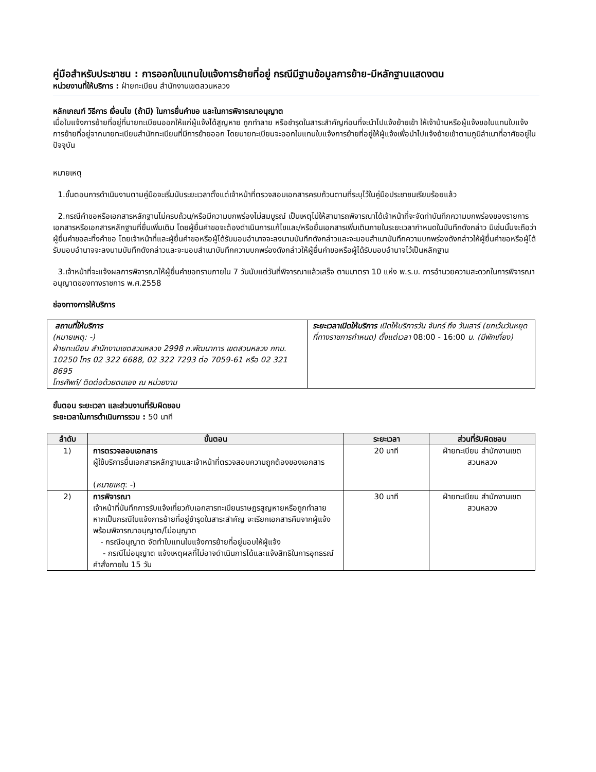คู่มือสำหรับประชาชน : การออกใบแทนใบแจ้งการย้ายที่อยู่ กรณีมีฐานข้อมูลการย้าย-มีหลักฐานแสดงตน
หน่วยงานที่ให้บริการ : ฝ่ายทะเบียน สำนักงานเขตสวนหลวง
หลักเกณฑ์ วิธีการ เงื่อนไข (ถ้ามี) ในการยื่นคำขอ และในการพิจารณาอนุญาต
เมื่อใบแจ้งการย้ายที่อยู่ที่นายทะเบียนออกให้แก่ผู้แจ้งได้สูญหาย ถูกทำลาย หรือชำรุดในสาระสำคัญก่อนที่จะนำไปแจ้งย้ายเข้า ให้เจ้าบ้านหรือผู้แจ้งขอใบแทนใบแจ้งการย้ายที่อยู่จากนายทะเบียนสำนักทะเบียนที่มีการย้ายออก โดยนายทะเบียนจะออกใบแทนใบแจ้งการย้ายที่อยู่ให้ผู้แจ้งเพื่อนำไปแจ้งย้ายเข้าตามภูมิลำเนาที่อาศัยอยู่ในปัจจุบัน
หมายเหตุ
1.ขั้นตอนการดำเนินงานตามคู่มือจะเริ่มนับระยะเวลาตั้งแต่เจ้าหน้าที่ตรวจสอบเอกสารครบถ้วนตามที่ระบุไว้ในคู่มือประชาชนเรียบร้อยแล้ว
2.กรณีคำขอหรือเอกสารหลักฐานไม่ครบถ้วน/หรือมีความบกพร่องไม่สมบูรณ์ เป็นเหตุไม่ให้สามารถพิจารณาได้เจ้าหน้าที่จะจัดทำบันทึกความบกพร่องของรายการเอกสารหรือเอกสารหลักฐานที่ยื่นเพิ่มเติม โดยผู้ยื่นคำขอจะต้องดำเนินการแก้ไขและ/หรือยื่นเอกสารเพิ่มเติมภายในระยะเวลากำหนดในบันทึกดังกล่าว มิเช่นนั้นจะถือว่าผู้ยื่นคำขอละทิ้งคำขอ โดยเจ้าหน้าที่และผู้ยื่นคำขอหรือผู้ได้รับมอบอำนาจจะลงนามบันทึกดังกล่าวและจะมอบสำเนาบันทึกความบกพร่องดังกล่าวให้ผู้ยื่นคำขอหรือผู้ได้รับมอบอำนาจจะลงนามบันทึกดังกล่าวและจะมอบสำเนาบันทึกความบกพร่องดังกล่าวให้ผู้ยื่นคำขอหรือผู้ได้รับมอบอำนาจไว้เป็นหลักฐาน
3.เจ้าหน้าที่จะแจ้งผลการพิจารณาให้ผู้ยื่นคำขอทราบภายใน 7 วันนับแต่วันที่พิจารณาแล้วเสร็จ ตามมาตรา 10 แห่ง พ.ร.บ. การอำนวยความสะดวกในการพิจารณาอนุญาตของทางราชการ พ.ศ.2558
ช่องทางการให้บริการ
| สถานที่ให้บริการ (หมายเหตุ: -) ฝ่ายทะเบียน สำนักงานเขตสวนหลวง 2998 ถ.พัฒนาการ เขตสวนหลวง กทม. 10250 โทร 02 322 6688, 02 322 7293 ต่อ 7059-61 หรือ 02 321 8695 โทรศัพท์/ ติดต่อด้วยตนเอง ณ หน่วยงาน | ระยะเวลาเปิดให้บริการ เปิดให้บริการวัน จันทร์ ถึง วันเสาร์ (ยกเว้นวันหยุดที่ทางราชการกำหนด) ตั้งแต่เวลา 08:00 - 16:00 น. (มีพักเที่ยง) |
ขั้นตอน ระยะเวลา และส่วนงานที่รับผิดชอบ
ระยะเวลาในการดำเนินการรวม : 50 นาที
| ลำดับ | ขั้นตอน | ระยะเวลา | ส่วนที่รับผิดชอบ |
| --- | --- | --- | --- |
| 1) | การตรวจสอบเอกสาร ผู้ใช้บริการยื่นเอกสารหลักฐานและเจ้าหน้าที่ตรวจสอบความถูกต้องของเอกสาร ( หมายเหตุ : -) | 20 นาที | ฝ่ายทะเบียน สำนักงานเขตสวนหลวง |
| 2) | การพิจารณา เจ้าหน้าที่บันทึกการรับแจ้งเกี่ยวกับเอกสารทะเบียนราษฎรสูญหายหรือถูกทำลาย หากเป็นกรณีใบแจ้งการย้ายที่อยู่ชำรุดในสาระสำคัญ จะเรียกเอกสารคืนจากผู้แจ้งพร้อมพิจารณาอนุญาต/ไม่อนุญาต - กรณีอนุญาต จัดทำใบแทนใบแจ้งการย้ายที่อยู่มอบให้ผู้แจ้ง - กรณีไม่อนุญาต แจ้งเหตุผลที่ไม่อาจดำเนินการได้และแจ้งสิทธิในการอุทธรณ์คำสั่งภายใน 15 วัน | 30 นาที | ฝ่ายทะเบียน สำนักงานเขตสวนหลวง |